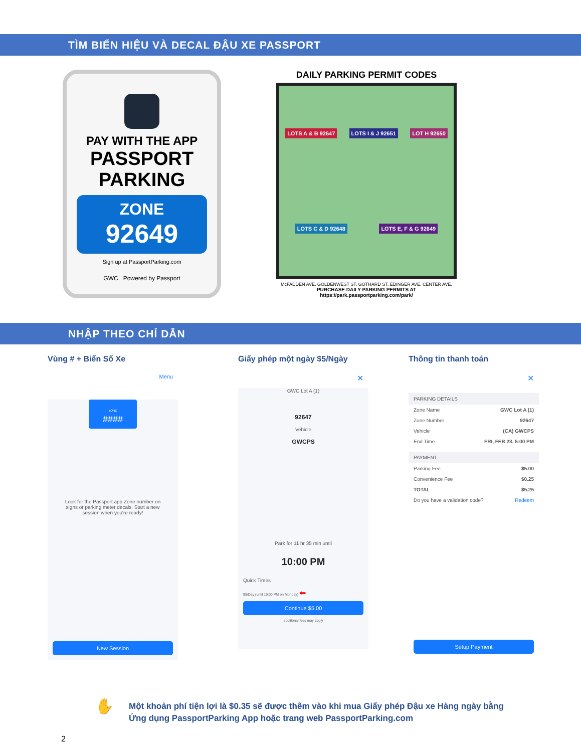TÌM BIỂN HIỆU VÀ DECAL ĐẬU XE PASSPORT
PAY WITH THE APP
PASSPORT
PARKING
ZONE
92649
Sign up at PassportParking.com
GWC Powered by Passport
DAILY PARKING PERMIT CODES
LOTS A & B 92647 LOTS I & J 92651 LOT H 92650 LOTS C & D 92648 LOTS E, F & G 92649
McFADDEN AVE. GOLDENWEST ST. GOTHARD ST. EDINGER AVE. CENTER AVE.
PURCHASE DAILY PARKING PERMITS AT
https://park.passportparking.com/park/
NHẬP THEO CHỈ DẪN
Vùng # + Biển Số Xe
Menu
ZONE
####
Look for the Passport app Zone number on signs or parking meter decals. Start a new session when you're ready!
New Session
Giấy phép một ngày $5/Ngày
✕
GWC Lot A (1)
92647
Vehicle
GWCPS
Park for 11 hr 35 min until
10:00 PM
Quick Times
$5/Day (until 10:00 PM on Monday) ⬅
Continue $5.00
additional fees may apply
Thông tin thanh toán
✕
PARKING DETAILS
Zone Name GWC Lot A (1)
Zone Number 92647
Vehicle (CA) GWCPS
End Time FRI, FEB 23, 5:00 PM
PAYMENT
Parking Fee $5.00
Convenience Fee $0.25
TOTAL $5.25
Do you have a validation code? Redeem
Setup Payment
✋
Một khoản phí tiện lợi là $0.35 sẽ được thêm vào khi mua Giấy phép Đậu xe Hàng ngày bằng
Ứng dụng PassportParking App hoặc trang web PassportParking.com
2